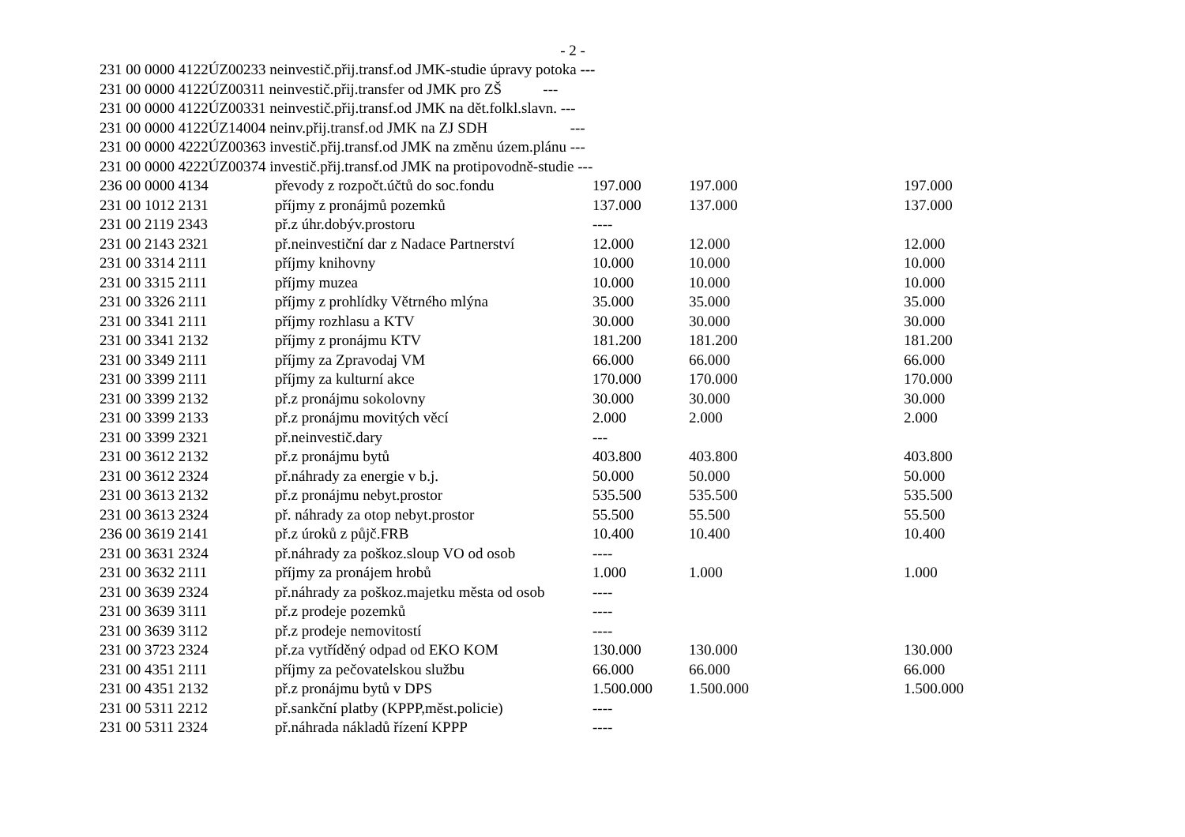- 2 -
231 00 0000 4122ÚZ00233 neinvestič.přij.transf.od JMK-studie úpravy potoka ---
231 00 0000 4122ÚZ00311 neinvestič.přij.transfer od JMK pro ZŠ ---
231 00 0000 4122ÚZ00331 neinvestič.přij.transf.od JMK na dět.folkl.slavn. ---
231 00 0000 4122ÚZ14004 neinv.přij.transf.od JMK na ZJ SDH ---
231 00 0000 4222ÚZ00363 investič.přij.transf.od JMK na změnu územ.plánu ---
231 00 0000 4222ÚZ00374 investič.přij.transf.od JMK na protipovodně-studie ---
| 236 00 0000 4134 | převody z rozpočt.účtů do soc.fondu | 197.000 | 197.000 | 197.000 |
| 231 00 1012 2131 | příjmy z pronájmů pozemků | 137.000 | 137.000 | 137.000 |
| 231 00 2119 2343 | př.z úhr.dobýv.prostoru | ---- | | |
| 231 00 2143 2321 | př.neinvestiční dar z Nadace Partnerství | 12.000 | 12.000 | 12.000 |
| 231 00 3314 2111 | příjmy knihovny | 10.000 | 10.000 | 10.000 |
| 231 00 3315 2111 | příjmy muzea | 10.000 | 10.000 | 10.000 |
| 231 00 3326 2111 | příjmy z prohlídky Větrného mlýna | 35.000 | 35.000 | 35.000 |
| 231 00 3341 2111 | příjmy rozhlasu a KTV | 30.000 | 30.000 | 30.000 |
| 231 00 3341 2132 | příjmy z pronájmu KTV | 181.200 | 181.200 | 181.200 |
| 231 00 3349 2111 | příjmy za Zpravodaj VM | 66.000 | 66.000 | 66.000 |
| 231 00 3399 2111 | příjmy za kulturní akce | 170.000 | 170.000 | 170.000 |
| 231 00 3399 2132 | př.z pronájmu sokolovny | 30.000 | 30.000 | 30.000 |
| 231 00 3399 2133 | př.z pronájmu movitých věcí | 2.000 | 2.000 | 2.000 |
| 231 00 3399 2321 | př.neinvestič.dary | --- | | |
| 231 00 3612 2132 | př.z pronájmu bytů | 403.800 | 403.800 | 403.800 |
| 231 00 3612 2324 | př.náhrady za energie v b.j. | 50.000 | 50.000 | 50.000 |
| 231 00 3613 2132 | př.z pronájmu nebyt.prostor | 535.500 | 535.500 | 535.500 |
| 231 00 3613 2324 | př. náhrady za otop nebyt.prostor | 55.500 | 55.500 | 55.500 |
| 236 00 3619 2141 | př.z úroků z půjč.FRB | 10.400 | 10.400 | 10.400 |
| 231 00 3631 2324 | př.náhrady za poškoz.sloup VO od osob | ---- | | |
| 231 00 3632 2111 | příjmy za pronájem hrobů | 1.000 | 1.000 | 1.000 |
| 231 00 3639 2324 | př.náhrady za poškoz.majetku města od osob | ---- | | |
| 231 00 3639 3111 | př.z prodeje pozemků | ---- | | |
| 231 00 3639 3112 | př.z prodeje nemovitostí | ---- | | |
| 231 00 3723 2324 | př.za vytříděný odpad od EKO KOM | 130.000 | 130.000 | 130.000 |
| 231 00 4351 2111 | příjmy za pečovatelskou službu | 66.000 | 66.000 | 66.000 |
| 231 00 4351 2132 | př.z pronájmu bytů v DPS | 1.500.000 | 1.500.000 | 1.500.000 |
| 231 00 5311 2212 | př.sankční platby (KPPP,měst.policie) | ---- | | |
| 231 00 5311 2324 | př.náhrada nákladů řízení KPPP | ---- | | |